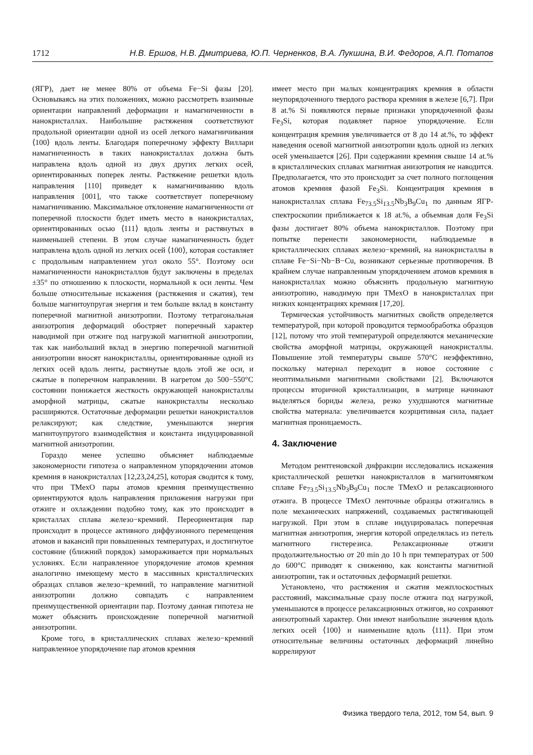1712 Н.В. Ершов, Н.В. Дмитриева, Ю.П. Черненков, В.А. Лукшина, В.И. Федоров, А.П. Потапов
(ЯГР), дает не менее 80% от объема Fe−Si фазы [20]. Основываясь на этих положениях, можно рассмотреть взаимные ориентации направлений деформации и намагниченности в нанокристаллах. Наибольшие растяжения соответствуют продольной ориентации одной из осей легкого намагничивания ⟨100⟩ вдоль ленты. Благодаря поперечному эффекту Виллари намагниченность в таких нанокристаллах должна быть направлена вдоль одной из двух других легких осей, ориентированных поперек ленты. Растяжение решетки вдоль направления [110] приведет к намагничиванию вдоль направления [001], что также соответствует поперечному намагничиванию. Максимальное отклонение намагниченности от поперечной плоскости будет иметь место в нанокристаллах, ориентированных осью ⟨111⟩ вдоль ленты и растянутых в наименьшей степени. В этом случае намагниченность будет направлена вдоль одной из легких осей ⟨100⟩, которая составляет с продольным направлением угол около 55°. Поэтому оси намагниченности нанокристаллов будут заключены в пределах ±35° по отношению к плоскости, нормальной к оси ленты. Чем больше относительные искажения (растяжения и сжатия), тем больше магнитоупругая энергия и тем больше вклад в константу поперечной магнитной анизотропии. Поэтому тетрагональная анизотропия деформаций обостряет поперечный характер наводимой при отжиге под нагрузкой магнитной анизотропии, так как наибольший вклад в энергию поперечной магнитной анизотропии вносят нанокристаллы, ориентированные одной из легких осей вдоль ленты, растянутые вдоль этой же оси, и сжатые в поперечном направлении. В нагретом до 500−550°C состоянии понижается жесткость окружающей нанокристаллы аморфной матрицы, сжатые нанокристаллы несколько расширяются. Остаточные деформации решетки нанокристаллов релаксируют; как следствие, уменьшаются энергия магнитоупругого взаимодействия и константа индуцированной магнитной анизотропии.
Гораздо менее успешно объясняет наблюдаемые закономерности гипотеза о направленном упорядочении атомов кремния в нанокристаллах [12,23,24,25], которая сводится к тому, что при ТМехО пары атомов кремния преимущественно ориентируются вдоль направления приложения нагрузки при отжиге и охлаждении подобно тому, как это происходит в кристаллах сплава железо−кремний. Переориентация пар происходит в процессе активного диффузионного перемещения атомов и вакансий при повышенных температурах, и достигнутое состояние (ближний порядок) замораживается при нормальных условиях. Если направленное упорядочение атомов кремния аналогично имеющему место в массивных кристаллических образцах сплавов железо−кремний, то направление магнитной анизотропии должно совпадать с направлением преимущественной ориентации пар. Поэтому данная гипотеза не может объяснить происхождение поперечной магнитной анизотропии.
Кроме того, в кристаллических сплавах железо−кремний направленное упорядочение пар атомов кремния
имеет место при малых концентрациях кремния в области неупорядоченного твердого раствора кремния в железе [6,7]. При 8 at.% Si появляются первые признаки упорядоченной фазы Fe<sub>3</sub>Si, которая подавляет парное упорядочение. Если концентрация кремния увеличивается от 8 до 14 at.%, то эффект наведения осевой магнитной анизотропии вдоль одной из легких осей уменьшается [26]. При содержании кремния свыше 14 at.% в кристаллических сплавах магнитная анизотропия не наводится. Предполагается, что это происходит за счет полного поглощения атомов кремния фазой Fe<sub>3</sub>Si. Концентрация кремния в нанокристаллах сплава Fe<sub>73.5</sub>Si<sub>13.5</sub>Nb<sub>3</sub>B<sub>9</sub>Cu<sub>1</sub> по данным ЯГР-спектроскопии приближается к 18 at.%, а объемная доля Fe<sub>3</sub>Si фазы достигает 80% объема нанокристаллов. Поэтому при попытке перенести закономерности, наблюдаемые в кристаллических сплавах железо−кремний, на нанокристаллы в сплаве Fe−Si−Nb−B−Cu, возникают серьезные противоречия. В крайнем случае направленным упорядочением атомов кремния в нанокристаллах можно объяснить продольную магнитную анизотропию, наводимую при ТМехО в нанокристаллах при низких концентрациях кремния [17,20].
Термическая устойчивость магнитных свойств определяется температурой, при которой проводится термообработка образцов [12], потому что этой температурой определяются механические свойства аморфной матрицы, окружающей нанокристаллы. Повышение этой температуры свыше 570°C неэффективно, поскольку материал переходит в новое состояние с неоптимальными магнитными свойствами [2]. Включаются процессы вторичной кристаллизации, в матрице начинают выделяться бориды железа, резко ухудшаются магнитные свойства материала: увеличивается коэрцитивная сила, падает магнитная проницаемость.
4. Заключение
Методом рентгеновской дифракции исследовались искажения кристаллической решетки нанокристаллов в магнитомягком сплаве Fe<sub>73.5</sub>Si<sub>13.5</sub>Nb<sub>3</sub>B<sub>9</sub>Cu<sub>1</sub> после ТМехО и релаксационного отжига. В процессе ТМехО ленточные образцы отжигались в поле механических напряжений, создаваемых растягивающей нагрузкой. При этом в сплаве индуцировалась поперечная магнитная анизотропия, энергия которой определялась из петель магнитного гистерезиса. Релаксационные отжиги продолжительностью от 20 min до 10 h при температурах от 500 до 600°C приводят к снижению, как константы магнитной анизотропии, так и остаточных деформаций решетки.
Установлено, что растяжения и сжатия межплоскостных расстояний, максимальные сразу после отжига под нагрузкой, уменьшаются в процессе релаксационных отжигов, но сохраняют анизотропный характер. Они имеют наибольшие значения вдоль легких осей ⟨100⟩ и наименьшие вдоль ⟨111⟩. При этом относительные величины остаточных деформаций линейно коррелируют
Физика твердого тела, 2012, том 54, вып. 9